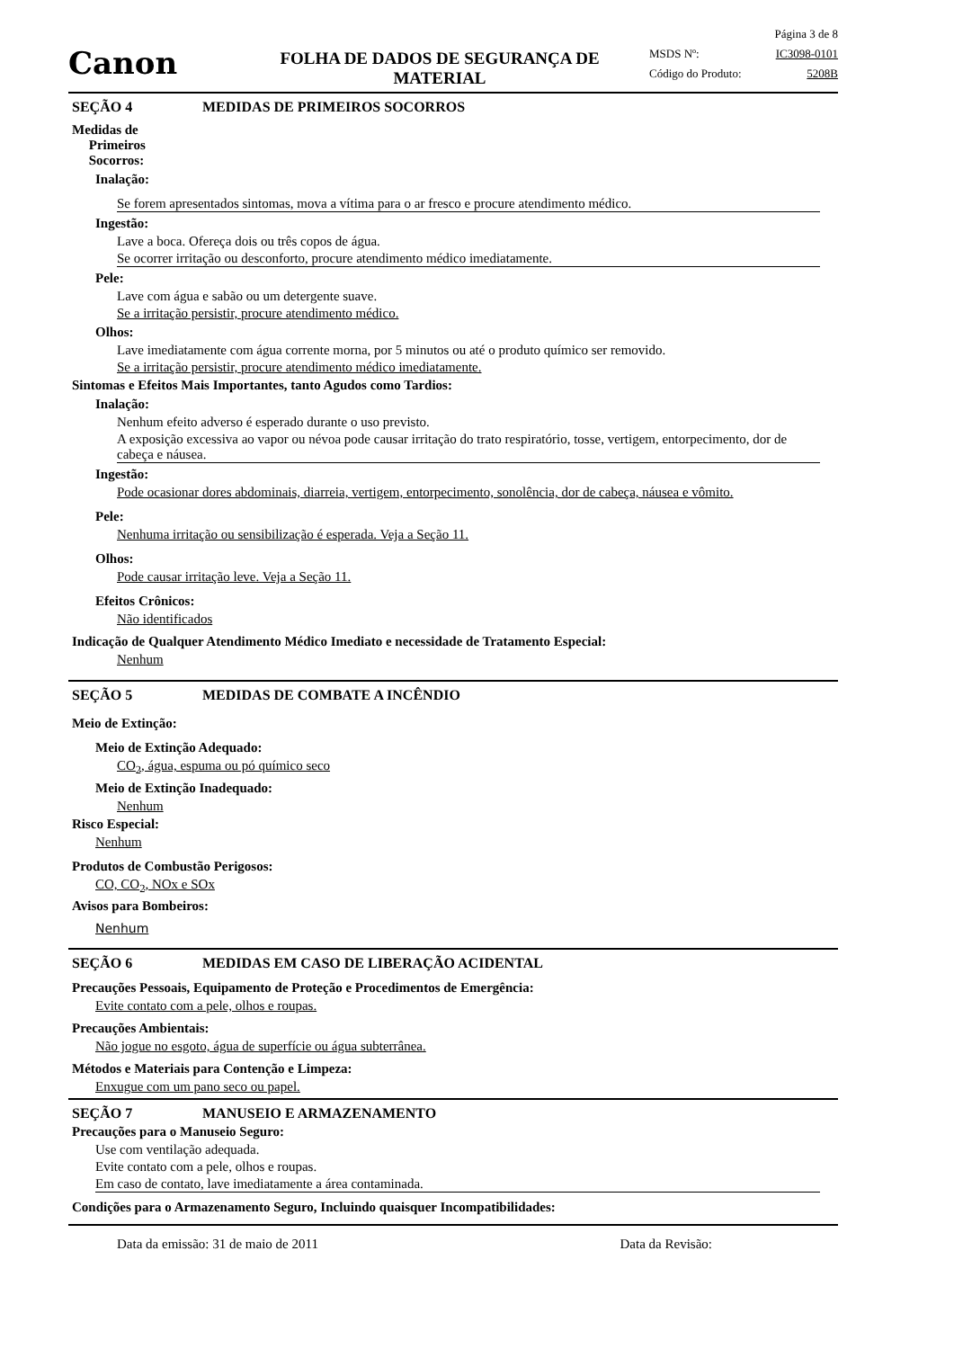Canon
FOLHA DE DADOS DE SEGURANÇA DE
MATERIAL
Página 3 de 8
MSDS Nº: IC3098-0101
Código do Produto: 5208B
SEÇÃO 4 MEDIDAS DE PRIMEIROS SOCORROS
Medidas de
Primeiros
Socorros:
Inalação:
Se forem apresentados sintomas, mova a vítima para o ar fresco e procure atendimento médico.
Ingestão:
Lave a boca. Ofereça dois ou três copos de água.
Se ocorrer irritação ou desconforto, procure atendimento médico imediatamente.
Pele:
Lave com água e sabão ou um detergente suave.
Se a irritação persistir, procure atendimento médico.
Olhos:
Lave imediatamente com água corrente morna, por 5 minutos ou até o produto químico ser removido.
Se a irritação persistir, procure atendimento médico imediatamente.
Sintomas e Efeitos Mais Importantes, tanto Agudos como Tardios:
Inalação:
Nenhum efeito adverso é esperado durante o uso previsto.
A exposição excessiva ao vapor ou névoa pode causar irritação do trato respiratório, tosse, vertigem, entorpecimento, dor de cabeça e náusea.
Ingestão:
Pode ocasionar dores abdominais, diarreia, vertigem, entorpecimento, sonolência, dor de cabeça, náusea e vômito.
Pele:
Nenhuma irritação ou sensibilização é esperada. Veja a Seção 11.
Olhos:
Pode causar irritação leve. Veja a Seção 11.
Efeitos Crônicos:
Não identificados
Indicação de Qualquer Atendimento Médico Imediato e necessidade de Tratamento Especial:
Nenhum
SEÇÃO 5 MEDIDAS DE COMBATE A INCÊNDIO
Meio de Extinção:
Meio de Extinção Adequado:
CO<sub>2</sub>, água, espuma ou pó químico seco
Meio de Extinção Inadequado:
Nenhum
Risco Especial:
Nenhum
Produtos de Combustão Perigosos:
CO, CO<sub>2</sub>, NOx e SOx
Avisos para Bombeiros:
Nenhum
SEÇÃO 6 MEDIDAS EM CASO DE LIBERAÇÃO ACIDENTAL
Precauções Pessoais, Equipamento de Proteção e Procedimentos de Emergência:
Evite contato com a pele, olhos e roupas.
Precauções Ambientais:
Não jogue no esgoto, água de superfície ou água subterrânea.
Métodos e Materiais para Contenção e Limpeza:
Enxugue com um pano seco ou papel.
SEÇÃO 7 MANUSEIO E ARMAZENAMENTO
Precauções para o Manuseio Seguro:
Use com ventilação adequada.
Evite contato com a pele, olhos e roupas.
Em caso de contato, lave imediatamente a área contaminada.
Condições para o Armazenamento Seguro, Incluindo quaisquer Incompatibilidades:
Data da emissão: 31 de maio de 2011 Data da Revisão: